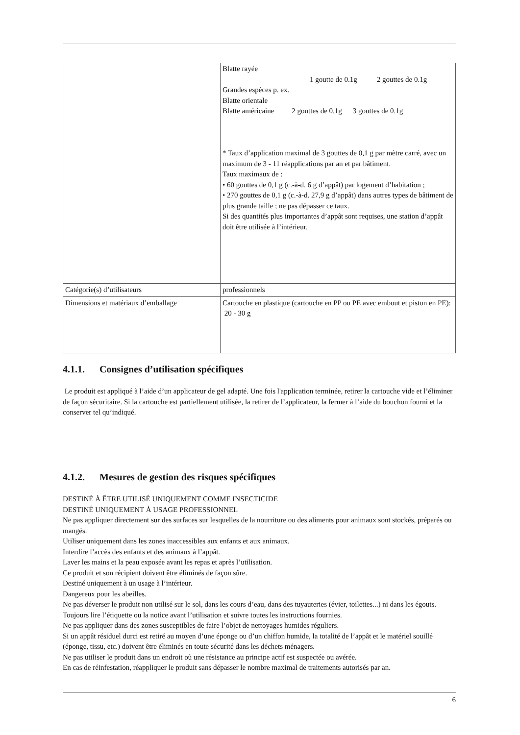| | Blatte rayée 1 goutte de 0.1g 2 gouttes de 0.1g Grandes espèces p. ex. Blatte orientale Blatte américaine 2 gouttes de 0.1g 3 gouttes de 0.1g * Taux d’application maximal de 3 gouttes de 0,1 g par mètre carré, avec un maximum de 3 - 11 réapplications par an et par bâtiment. Taux maximaux de : • 60 gouttes de 0,1 g (c.-à-d. 6 g d’appât) par logement d’habitation ; • 270 gouttes de 0,1 g (c.-à-d. 27,9 g d’appât) dans autres types de bâtiment de plus grande taille ; ne pas dépasser ce taux. Si des quantités plus importantes d’appât sont requises, une station d’appât doit être utilisée à l’intérieur. |
| Catégorie(s) d’utilisateurs | professionnels |
| Dimensions et matériaux d’emballage | Cartouche en plastique (cartouche en PP ou PE avec embout et piston en PE): 20 - 30 g |
4.1.1. Consignes d’utilisation spécifiques
Le produit est appliqué à l’aide d’un applicateur de gel adapté. Une fois l'application terminée, retirer la cartouche vide et l’éliminer de façon sécuritaire. Si la cartouche est partiellement utilisée, la retirer de l’applicateur, la fermer à l’aide du bouchon fourni et la conserver tel qu’indiqué.
4.1.2. Mesures de gestion des risques spécifiques
DESTINÉ À ÊTRE UTILISÉ UNIQUEMENT COMME INSECTICIDE
DESTINÉ UNIQUEMENT À USAGE PROFESSIONNEL
Ne pas appliquer directement sur des surfaces sur lesquelles de la nourriture ou des aliments pour animaux sont stockés, préparés ou mangés.
Utiliser uniquement dans les zones inaccessibles aux enfants et aux animaux.
Interdire l’accès des enfants et des animaux à l’appât.
Laver les mains et la peau exposée avant les repas et après l’utilisation.
Ce produit et son récipient doivent être éliminés de façon sûre.
Destiné uniquement à un usage à l’intérieur.
Dangereux pour les abeilles.
Ne pas déverser le produit non utilisé sur le sol, dans les cours d’eau, dans des tuyauteries (évier, toilettes...) ni dans les égouts.
Toujours lire l’étiquette ou la notice avant l’utilisation et suivre toutes les instructions fournies.
Ne pas appliquer dans des zones susceptibles de faire l’objet de nettoyages humides réguliers.
Si un appât résiduel durci est retiré au moyen d’une éponge ou d’un chiffon humide, la totalité de l’appât et le matériel souillé (éponge, tissu, etc.) doivent être éliminés en toute sécurité dans les déchets ménagers.
Ne pas utiliser le produit dans un endroit où une résistance au principe actif est suspectée ou avérée.
En cas de réinfestation, réappliquer le produit sans dépasser le nombre maximal de traitements autorisés par an.
6